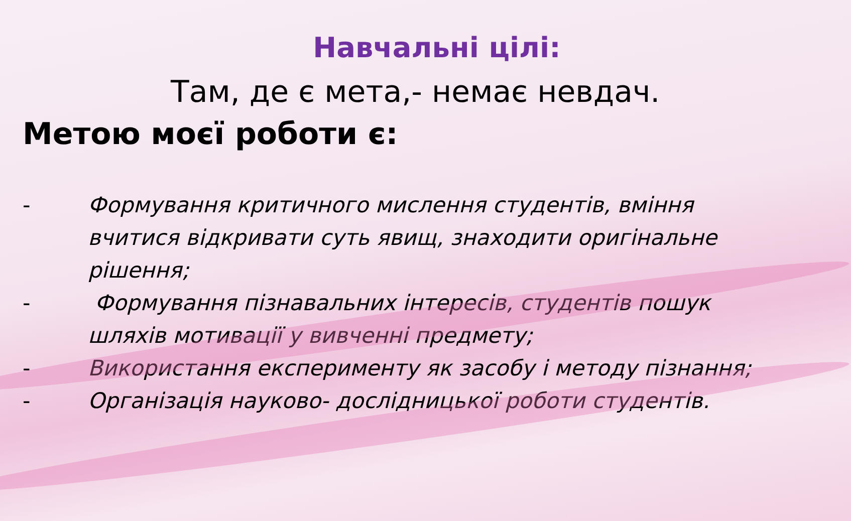Навчальні цілі:
Там, де є мета,- немає невдач.
Метою моєї роботи є:
- Формування критичного мислення студентів, вміння вчитися відкривати суть явищ, знаходити оригінальне рішення;
- Формування пізнавальних інтересів, студентів пошук шляхів мотивації у вивченні предмету;
- Використання експерименту як засобу і методу пізнання;
- Організація науково- дослідницької роботи студентів.